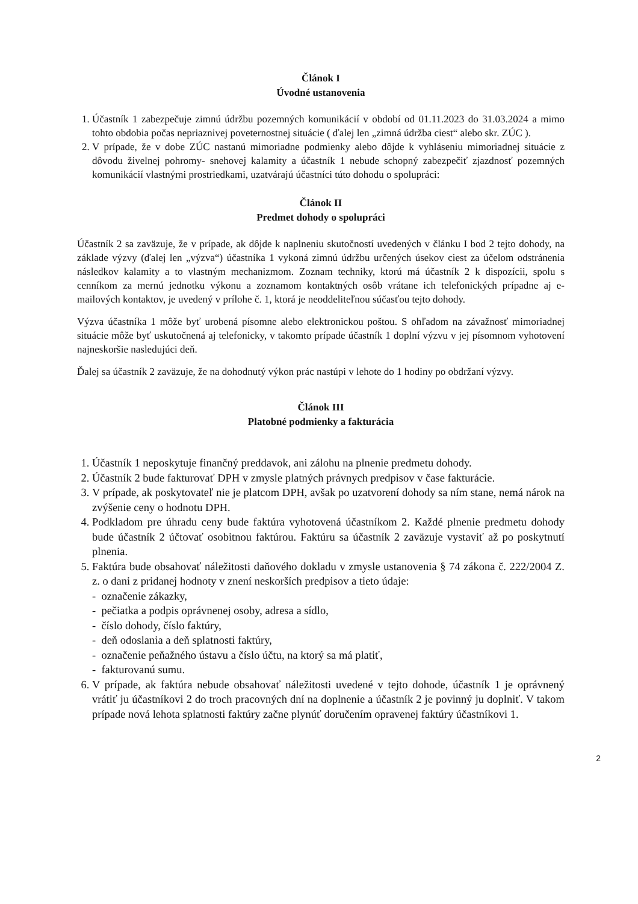Článok I
Úvodné ustanovenia
1. Účastník 1 zabezpečuje zimnú údržbu pozemných komunikácií v období od 01.11.2023 do 31.03.2024 a mimo tohto obdobia počas nepriaznivej poveternostnej situácie ( ďalej len „zimná údržba ciest“ alebo skr. ZÚC ).
2. V prípade, že v dobe ZÚC nastanú mimoriadne podmienky alebo dôjde k vyhláseniu mimoriadnej situácie z dôvodu živelnej pohromy- snehovej kalamity a účastník 1 nebude schopný zabezpečiť zjazdnosť pozemných komunikácií vlastnými prostriedkami, uzatvárajú účastníci túto dohodu o spolupráci:
Článok II
Predmet dohody o spolupráci
Účastník 2 sa zaväzuje, že v prípade, ak dôjde k naplneniu skutočností uvedených v článku I bod 2 tejto dohody, na základe výzvy (ďalej len „výzva“) účastníka 1 vykoná zimnú údržbu určených úsekov ciest za účelom odstránenia následkov kalamity a to vlastným mechanizmom. Zoznam techniky, ktorú má účastník 2 k dispozícii, spolu s cenníkom za mernú jednotku výkonu a zoznamom kontaktných osôb vrátane ich telefonických prípadne aj e-mailových kontaktov, je uvedený v prílohe č. 1, ktorá je neoddeliteľnou súčasťou tejto dohody.
Výzva účastníka 1 môže byť urobená písomne alebo elektronickou poštou. S ohľadom na závažnosť mimoriadnej situácie môže byť uskutočnená aj telefonicky, v takomto prípade účastník 1 doplní výzvu v jej písomnom vyhotovení najneskoršie nasledujúci deň.
Ďalej sa účastník 2 zaväzuje, že na dohodnutý výkon prác nastúpi v lehote do 1 hodiny po obdržaní výzvy.
Článok III
Platobné podmienky a fakturácia
1. Účastník 1 neposkytuje finančný preddavok, ani zálohu na plnenie predmetu dohody.
2. Účastník 2 bude fakturovať DPH v zmysle platných právnych predpisov v čase fakturácie.
3. V prípade, ak poskytovateľ nie je platcom DPH, avšak po uzatvorení dohody sa ním stane, nemá nárok na zvýšenie ceny o hodnotu DPH.
4. Podkladom pre úhradu ceny bude faktúra vyhotovená účastníkom 2. Každé plnenie predmetu dohody bude účastník 2 účtovať osobitnou faktúrou. Faktúru sa účastník 2 zaväzuje vystaviť až po poskytnutí plnenia.
5. Faktúra bude obsahovať náležitosti daňového dokladu v zmysle ustanovenia § 74 zákona č. 222/2004 Z. z. o dani z pridanej hodnoty v znení neskorších predpisov a tieto údaje:
- označenie zákazky,
- pečiatka a podpis oprávnenej osoby, adresa a sídlo,
- číslo dohody, číslo faktúry,
- deň odoslania a deň splatnosti faktúry,
- označenie peňažného ústavu a číslo účtu, na ktorý sa má platiť,
- fakturovanú sumu.
6. V prípade, ak faktúra nebude obsahovať náležitosti uvedené v tejto dohode, účastník 1 je oprávnený vrátiť ju účastníkovi 2 do troch pracovných dní na doplnenie a účastník 2 je povinný ju doplniť. V takom prípade nová lehota splatnosti faktúry začne plynúť doručením opravenej faktúry účastníkovi 1.
2